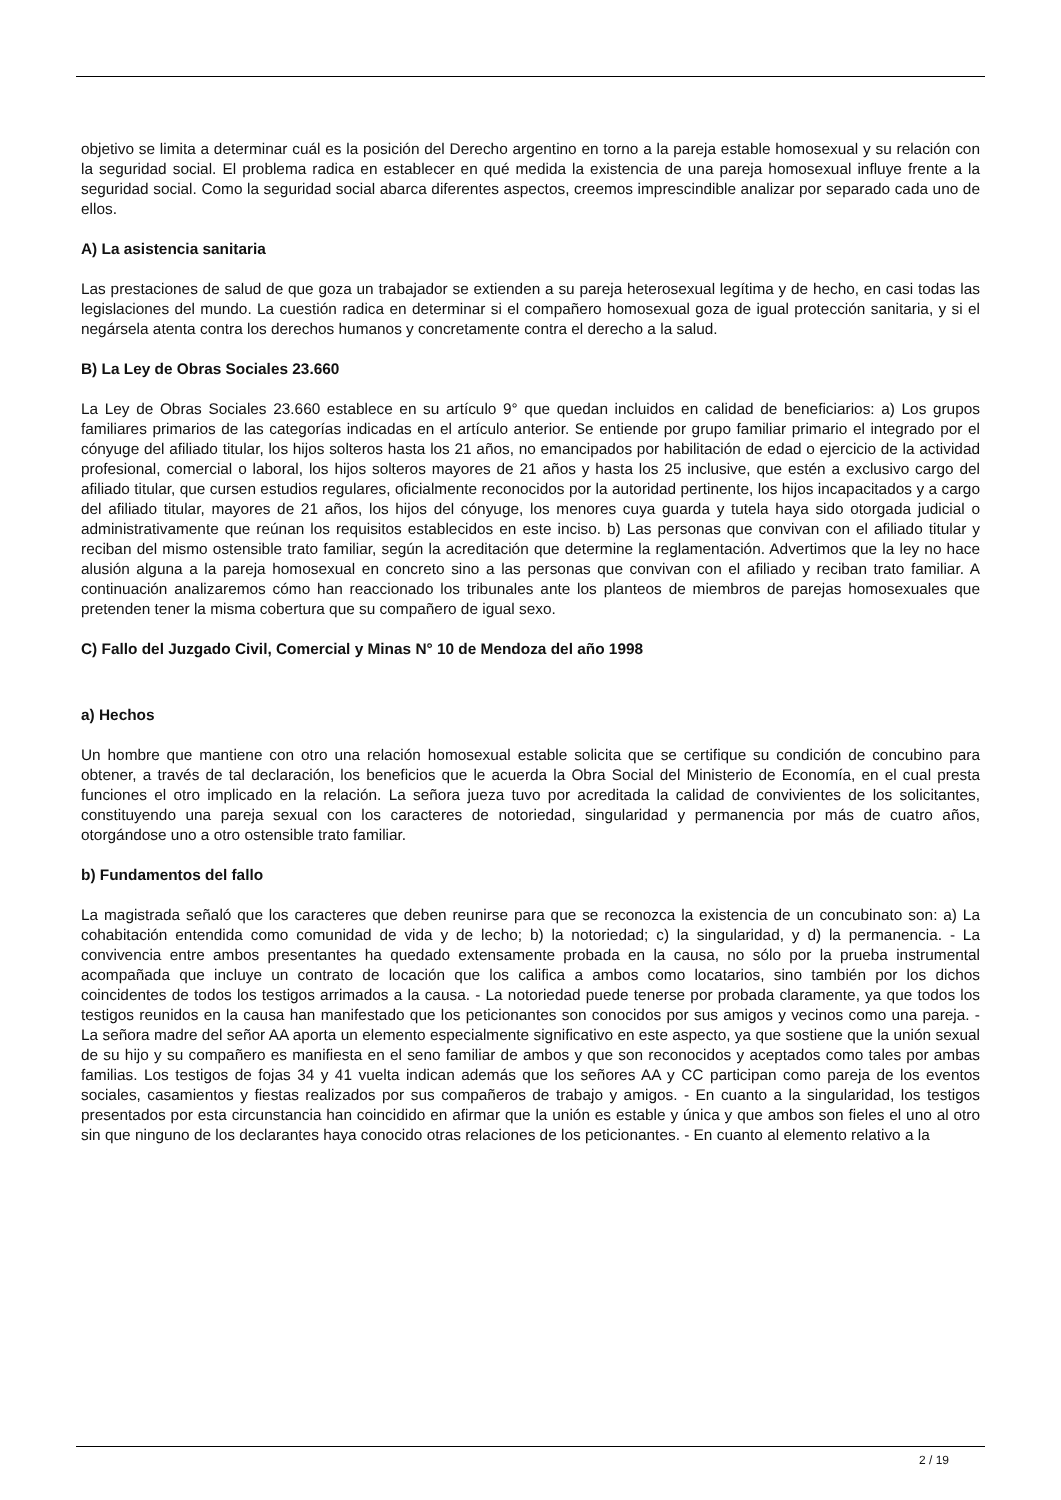objetivo se limita a determinar cuál es la posición del Derecho argentino en torno a la pareja estable homosexual y su relación con la seguridad social. El problema radica en establecer en qué medida la existencia de una pareja homosexual influye frente a la seguridad social. Como la seguridad social abarca diferentes aspectos, creemos imprescindible analizar por separado cada uno de ellos.
A) La asistencia sanitaria
Las prestaciones de salud de que goza un trabajador se extienden a su pareja heterosexual legítima y de hecho, en casi todas las legislaciones del mundo. La cuestión radica en determinar si el compañero homosexual goza de igual protección sanitaria, y si el negársela atenta contra los derechos humanos y concretamente contra el derecho a la salud.
B) La Ley de Obras Sociales 23.660
La Ley de Obras Sociales 23.660 establece en su artículo 9° que quedan incluidos en calidad de beneficiarios: a) Los grupos familiares primarios de las categorías indicadas en el artículo anterior. Se entiende por grupo familiar primario el integrado por el cónyuge del afiliado titular, los hijos solteros hasta los 21 años, no emancipados por habilitación de edad o ejercicio de la actividad profesional, comercial o laboral, los hijos solteros mayores de 21 años y hasta los 25 inclusive, que estén a exclusivo cargo del afiliado titular, que cursen estudios regulares, oficialmente reconocidos por la autoridad pertinente, los hijos incapacitados y a cargo del afiliado titular, mayores de 21 años, los hijos del cónyuge, los menores cuya guarda y tutela haya sido otorgada judicial o administrativamente que reúnan los requisitos establecidos en este inciso. b) Las personas que convivan con el afiliado titular y reciban del mismo ostensible trato familiar, según la acreditación que determine la reglamentación. Advertimos que la ley no hace alusión alguna a la pareja homosexual en concreto sino a las personas que convivan con el afiliado y reciban trato familiar. A continuación analizaremos cómo han reaccionado los tribunales ante los planteos de miembros de parejas homosexuales que pretenden tener la misma cobertura que su compañero de igual sexo.
C) Fallo del Juzgado Civil, Comercial y Minas N° 10 de Mendoza del año 1998
a) Hechos
Un hombre que mantiene con otro una relación homosexual estable solicita que se certifique su condición de concubino para obtener, a través de tal declaración, los beneficios que le acuerda la Obra Social del Ministerio de Economía, en el cual presta funciones el otro implicado en la relación. La señora jueza tuvo por acreditada la calidad de convivientes de los solicitantes, constituyendo una pareja sexual con los caracteres de notoriedad, singularidad y permanencia por más de cuatro años, otorgándose uno a otro ostensible trato familiar.
b) Fundamentos del fallo
La magistrada señaló que los caracteres que deben reunirse para que se reconozca la existencia de un concubinato son: a) La cohabitación entendida como comunidad de vida y de lecho; b) la notoriedad; c) la singularidad, y d) la permanencia. - La convivencia entre ambos presentantes ha quedado extensamente probada en la causa, no sólo por la prueba instrumental acompañada que incluye un contrato de locación que los califica a ambos como locatarios, sino también por los dichos coincidentes de todos los testigos arrimados a la causa. - La notoriedad puede tenerse por probada claramente, ya que todos los testigos reunidos en la causa han manifestado que los peticionantes son conocidos por sus amigos y vecinos como una pareja. - La señora madre del señor AA aporta un elemento especialmente significativo en este aspecto, ya que sostiene que la unión sexual de su hijo y su compañero es manifiesta en el seno familiar de ambos y que son reconocidos y aceptados como tales por ambas familias. Los testigos de fojas 34 y 41 vuelta indican además que los señores AA y CC participan como pareja de los eventos sociales, casamientos y fiestas realizados por sus compañeros de trabajo y amigos. - En cuanto a la singularidad, los testigos presentados por esta circunstancia han coincidido en afirmar que la unión es estable y única y que ambos son fieles el uno al otro sin que ninguno de los declarantes haya conocido otras relaciones de los peticionantes. - En cuanto al elemento relativo a la
2 / 19